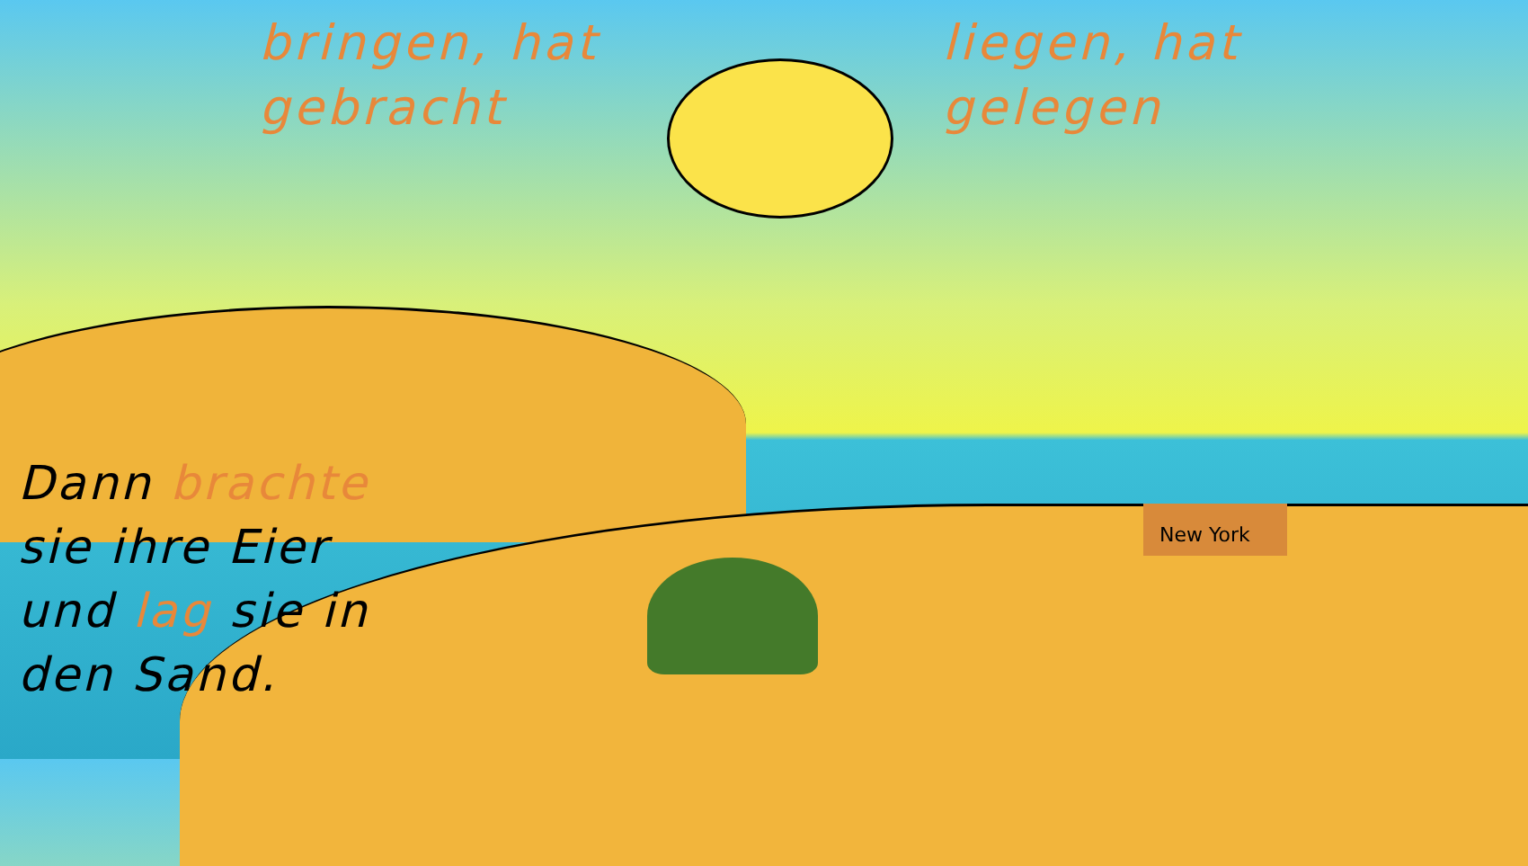bringen, hat
gebracht
liegen, hat
gelegen
Dann brachte
sie ihre Eier
und lag sie in
den Sand.
New York